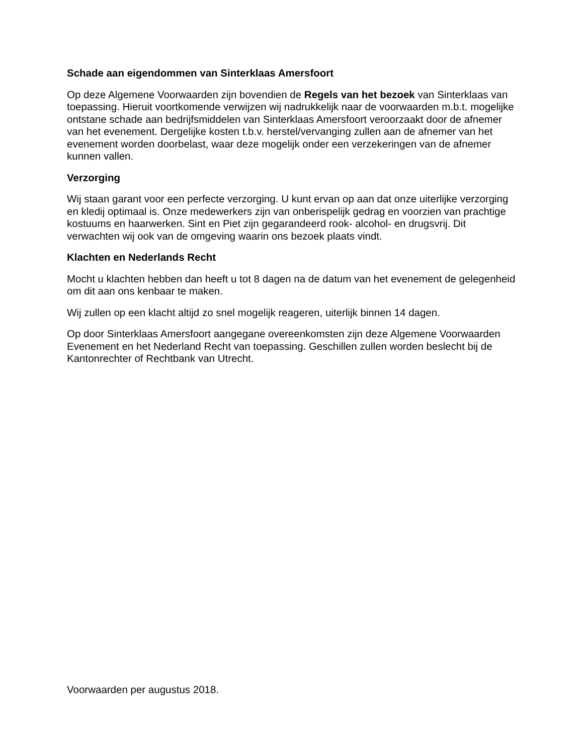Schade aan eigendommen van Sinterklaas Amersfoort
Op deze Algemene Voorwaarden zijn bovendien de Regels van het bezoek van Sinterklaas van toepassing. Hieruit voortkomende verwijzen wij nadrukkelijk naar de voorwaarden m.b.t. mogelijke ontstane schade aan bedrijfsmiddelen van Sinterklaas Amersfoort veroorzaakt door de afnemer van het evenement. Dergelijke kosten t.b.v. herstel/vervanging zullen aan de afnemer van het evenement worden doorbelast, waar deze mogelijk onder een verzekeringen van de afnemer kunnen vallen.
Verzorging
Wij staan garant voor een perfecte verzorging. U kunt ervan op aan dat onze uiterlijke verzorging en kledij optimaal is. Onze medewerkers zijn van onberispelijk gedrag en voorzien van prachtige kostuums en haarwerken. Sint en Piet zijn gegarandeerd rook- alcohol- en drugsvrij. Dit verwachten wij ook van de omgeving waarin ons bezoek plaats vindt.
Klachten en Nederlands Recht
Mocht u klachten hebben dan heeft u tot 8 dagen na de datum van het evenement de gelegenheid om dit aan ons kenbaar te maken.
Wij zullen op een klacht altijd zo snel mogelijk reageren, uiterlijk binnen 14 dagen.
Op door Sinterklaas Amersfoort aangegane overeenkomsten zijn deze Algemene Voorwaarden Evenement en het Nederland Recht van toepassing. Geschillen zullen worden beslecht bij de Kantonrechter of Rechtbank van Utrecht.
Voorwaarden per augustus 2018.